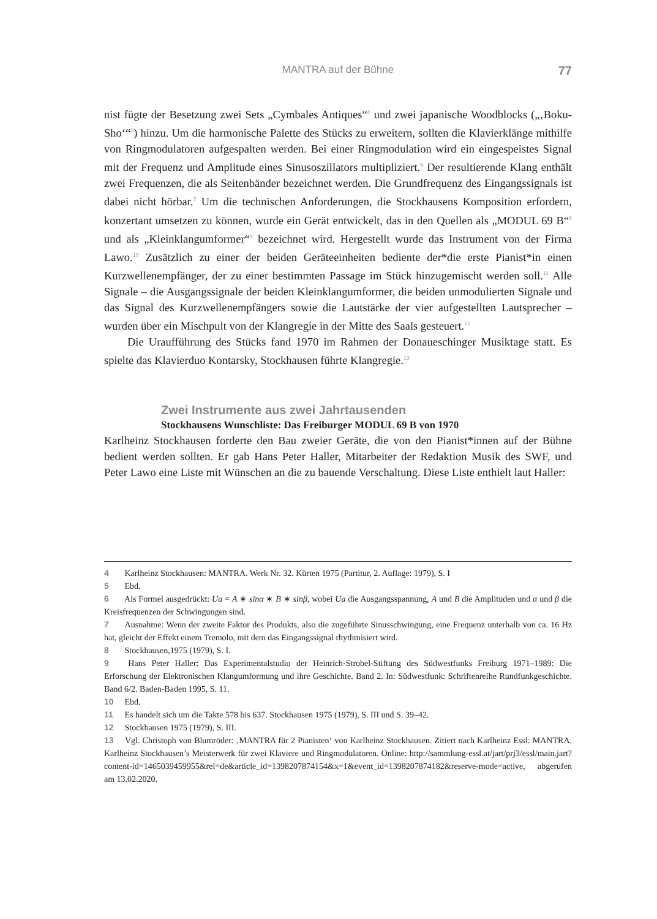MANTRA auf der Bühne
77
nist fügte der Besetzung zwei Sets „Cymbales Antiques“<sup>4</sup> und zwei japanische Woodblocks („‚Boku-Sho‘“<sup>5</sup>) hinzu. Um die harmonische Palette des Stücks zu erweitern, sollten die Klavierklänge mithilfe von Ringmodulatoren aufgespalten werden. Bei einer Ringmodulation wird ein eingespeistes Signal mit der Frequenz und Amplitude eines Sinusoszillators multipliziert.<sup>6</sup> Der resultierende Klang enthält zwei Frequenzen, die als Seitenbänder bezeichnet werden. Die Grundfrequenz des Eingangssignals ist dabei nicht hörbar.<sup>7</sup> Um die technischen Anforderungen, die Stockhausens Komposition erfordern, konzertant umsetzen zu können, wurde ein Gerät entwickelt, das in den Quellen als „MODUL 69 B“<sup>8</sup> und als „Kleinklangumformer“<sup>9</sup> bezeichnet wird. Hergestellt wurde das Instrument von der Firma Lawo.<sup>10</sup> Zusätzlich zu einer der beiden Geräteeinheiten bediente der*die erste Pianist*in einen Kurzwellenempfänger, der zu einer bestimmten Passage im Stück hinzugemischt werden soll.<sup>11</sup> Alle Signale – die Ausgangssignale der beiden Kleinklangumformer, die beiden unmodulierten Signale und das Signal des Kurzwellenempfängers sowie die Lautstärke der vier aufgestellten Lautsprecher – wurden über ein Mischpult von der Klangregie in der Mitte des Saals gesteuert.<sup>12</sup>
Die Uraufführung des Stücks fand 1970 im Rahmen der Donaueschinger Musiktage statt. Es spielte das Klavierduo Kontarsky, Stockhausen führte Klangregie.<sup>13</sup>
Zwei Instrumente aus zwei Jahrtausenden
Stockhausens Wunschliste: Das Freiburger MODUL 69 B von 1970
Karlheinz Stockhausen forderte den Bau zweier Geräte, die von den Pianist*innen auf der Bühne bedient werden sollten. Er gab Hans Peter Haller, Mitarbeiter der Redaktion Musik des SWF, und Peter Lawo eine Liste mit Wünschen an die zu bauende Verschaltung. Diese Liste enthielt laut Haller:
4 Karlheinz Stockhausen: MANTRA. Werk Nr. 32. Kürten 1975 (Partitur, 2. Auflage: 1979), S. I
5 Ebd.
6 Als Formel ausgedrückt: Ua = A ∗ sinα ∗ B ∗ sinβ, wobei Ua die Ausgangsspannung, A und B die Amplituden und α und β die Kreisfrequenzen der Schwingungen sind.
7 Ausnahme: Wenn der zweite Faktor des Produkts, also die zugeführte Sinusschwingung, eine Frequenz unterhalb von ca. 16 Hz hat, gleicht der Effekt einem Tremolo, mit dem das Eingangssignal rhythmisiert wird.
8 Stockhausen,1975 (1979), S. I.
9 Hans Peter Haller: Das Experimentalstudio der Heinrich-Strobel-Stiftung des Südwestfunks Freiburg 1971–1989: Die Erforschung der Elektronischen Klangumformung und ihre Geschichte. Band 2. In: Südwestfunk: Schriftenreihe Rundfunkgeschichte. Band 6/2. Baden-Baden 1995, S. 11.
10 Ebd.
11 Es handelt sich um die Takte 578 bis 637. Stockhausen 1975 (1979), S. III und S. 39–42.
12 Stockhausen 1975 (1979), S. III.
13 Vgl. Christoph von Blumröder: ‚MANTRA für 2 Pianisten‘ von Karlheinz Stockhausen. Zitiert nach Karlheinz Essl: MANTRA. Karlheinz Stockhausen’s Meisterwerk für zwei Klaviere und Ringmodulatoren. Online: http://sammlung-essl.at/jart/prj3/essl/main.jart?content-id=1465039459955&rel=de&article_id=1398207874154&x=1&event_id=1398207874182&reserve-mode=active, abgerufen am 13.02.2020.